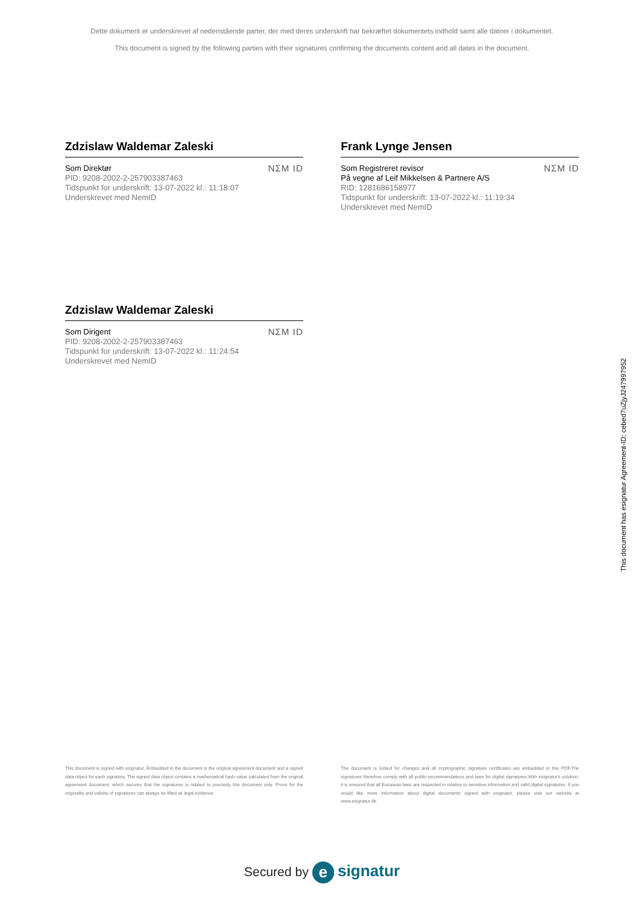Dette dokument er underskrevet af nedenstående parter, der med deres underskrift har bekræftet dokumentets indhold samt alle datoer i dokumentet.
This document is signed by the following parties with their signatures confirming the documents content and all dates in the document.
Zdzislaw Waldemar Zaleski
Som Direktør
PID: 9208-2002-2-257903387463
Tidspunkt for underskrift: 13-07-2022 kl.: 11:18:07
Underskrevet med NemID
NΣM ID
Frank Lynge Jensen
Som Registreret revisor
På vegne af Leif Mikkelsen & Partnere A/S
RID: 1281686158977
Tidspunkt for underskrift: 13-07-2022 kl.: 11:19:34
Underskrevet med NemID
NΣM ID
Zdzislaw Waldemar Zaleski
Som Dirigent
PID: 9208-2002-2-257903387463
Tidspunkt for underskrift: 13-07-2022 kl.: 11:24:54
Underskrevet med NemID
NΣM ID
This document is signed with esignatur. Embedded in the document is the original agreement document and a signed data object for each signatory. The signed data object contains a mathematical hash value calculated from the original agreement document, which secures that the signatures is related to precisely this document only. Prove for the originality and validity of signatures can always be lifted as legal evidence.
The document is locked for changes and all cryptographic signature certificates are embedded in this PDF.The signatures therefore comply with all public recommendations and laws for digital signatures.With esignatur's solution, it is ensured that all European laws are respected in relation to sensitive information and valid digital signatures. If you would like more information about digital documents signed with esignatur, please visit our website at www.esignatur.dk.
Secured by e signatur
This document has esignatur Agreement-ID: cebed7uZjyJ247997952